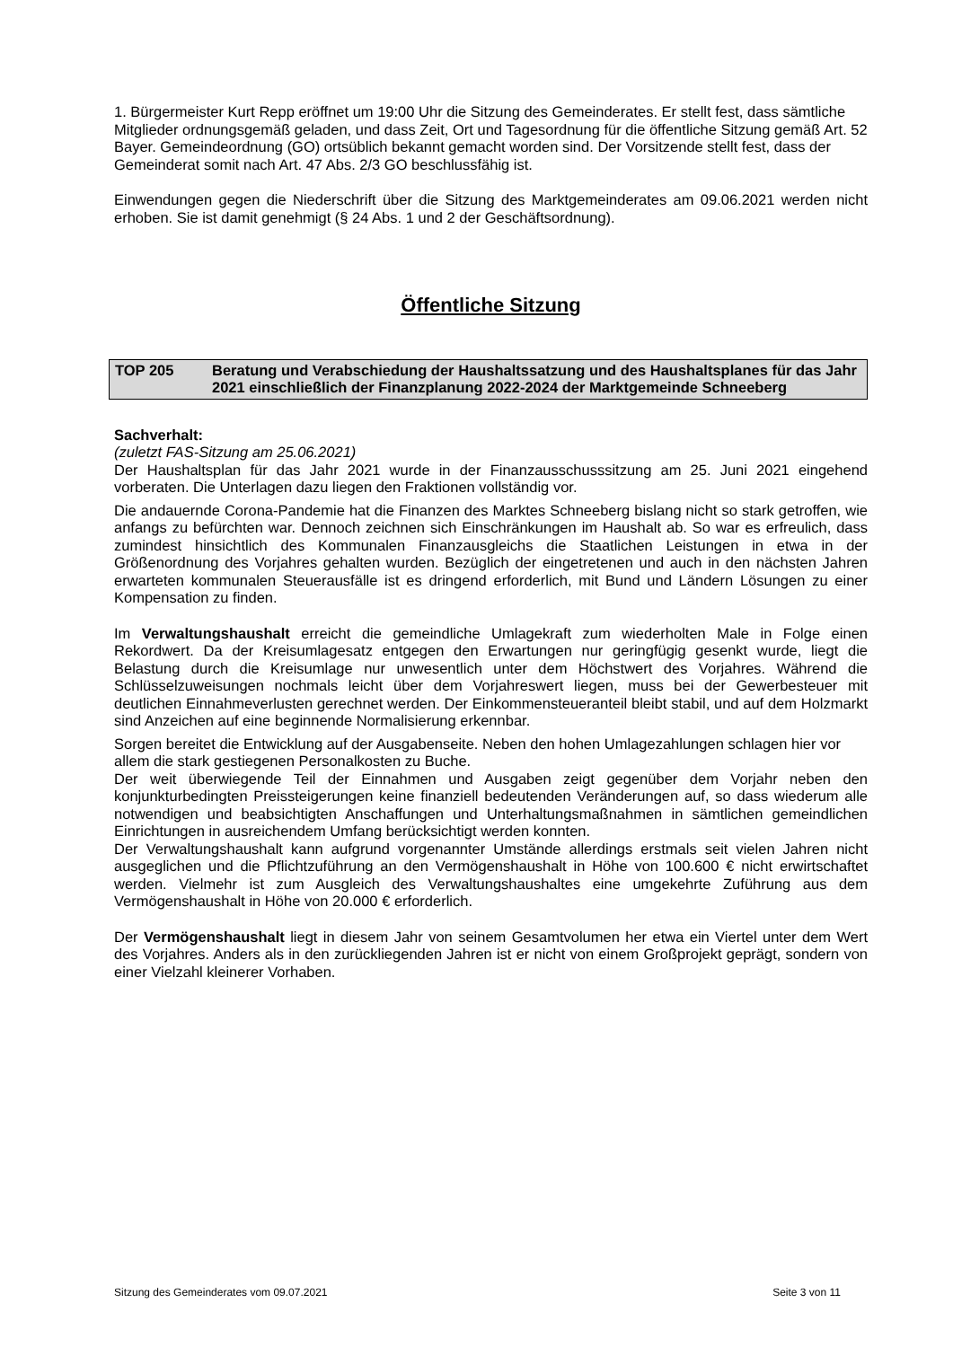1. Bürgermeister Kurt Repp eröffnet um 19:00 Uhr die Sitzung des Gemeinderates. Er stellt fest, dass sämtliche Mitglieder ordnungsgemäß geladen, und dass Zeit, Ort und Tagesordnung für die öffentliche Sitzung gemäß Art. 52 Bayer. Gemeindeordnung (GO) ortsüblich bekannt gemacht worden sind. Der Vorsitzende stellt fest, dass der Gemeinderat somit nach Art. 47 Abs. 2/3 GO beschlussfähig ist.
Einwendungen gegen die Niederschrift über die Sitzung des Marktgemeinderates am 09.06.2021 werden nicht erhoben. Sie ist damit genehmigt (§ 24 Abs. 1 und 2 der Geschäftsordnung).
Öffentliche Sitzung
TOP 205 Beratung und Verabschiedung der Haushaltssatzung und des Haushaltsplanes für das Jahr 2021 einschließlich der Finanzplanung 2022-2024 der Marktgemeinde Schneeberg
Sachverhalt:
(zuletzt FAS-Sitzung am 25.06.2021)
Der Haushaltsplan für das Jahr 2021 wurde in der Finanzausschusssitzung am 25. Juni 2021 eingehend vorberaten. Die Unterlagen dazu liegen den Fraktionen vollständig vor.
Die andauernde Corona-Pandemie hat die Finanzen des Marktes Schneeberg bislang nicht so stark getroffen, wie anfangs zu befürchten war. Dennoch zeichnen sich Einschränkungen im Haushalt ab. So war es erfreulich, dass zumindest hinsichtlich des Kommunalen Finanzausgleichs die Staatlichen Leistungen in etwa in der Größenordnung des Vorjahres gehalten wurden. Bezüglich der eingetretenen und auch in den nächsten Jahren erwarteten kommunalen Steuerausfälle ist es dringend erforderlich, mit Bund und Ländern Lösungen zu einer Kompensation zu finden.
Im Verwaltungshaushalt erreicht die gemeindliche Umlagekraft zum wiederholten Male in Folge einen Rekordwert. Da der Kreisumlagesatz entgegen den Erwartungen nur geringfügig gesenkt wurde, liegt die Belastung durch die Kreisumlage nur unwesentlich unter dem Höchstwert des Vorjahres. Während die Schlüsselzuweisungen nochmals leicht über dem Vorjahreswert liegen, muss bei der Gewerbesteuer mit deutlichen Einnahmeverlusten gerechnet werden. Der Einkommensteueranteil bleibt stabil, und auf dem Holzmarkt sind Anzeichen auf eine beginnende Normalisierung erkennbar.
Sorgen bereitet die Entwicklung auf der Ausgabenseite. Neben den hohen Umlagezahlungen schlagen hier vor allem die stark gestiegenen Personalkosten zu Buche.
Der weit überwiegende Teil der Einnahmen und Ausgaben zeigt gegenüber dem Vorjahr neben den konjunkturbedingten Preissteigerungen keine finanziell bedeutenden Veränderungen auf, so dass wiederum alle notwendigen und beabsichtigten Anschaffungen und Unterhaltungsmaßnahmen in sämtlichen gemeindlichen Einrichtungen in ausreichendem Umfang berücksichtigt werden konnten.
Der Verwaltungshaushalt kann aufgrund vorgenannter Umstände allerdings erstmals seit vielen Jahren nicht ausgeglichen und die Pflichtzuführung an den Vermögenshaushalt in Höhe von 100.600 € nicht erwirtschaftet werden. Vielmehr ist zum Ausgleich des Verwaltungshaushaltes eine umgekehrte Zuführung aus dem Vermögenshaushalt in Höhe von 20.000 € erforderlich.
Der Vermögenshaushalt liegt in diesem Jahr von seinem Gesamtvolumen her etwa ein Viertel unter dem Wert des Vorjahres. Anders als in den zurückliegenden Jahren ist er nicht von einem Großprojekt geprägt, sondern von einer Vielzahl kleinerer Vorhaben.
Sitzung des Gemeinderates vom 09.07.2021 Seite 3 von 11